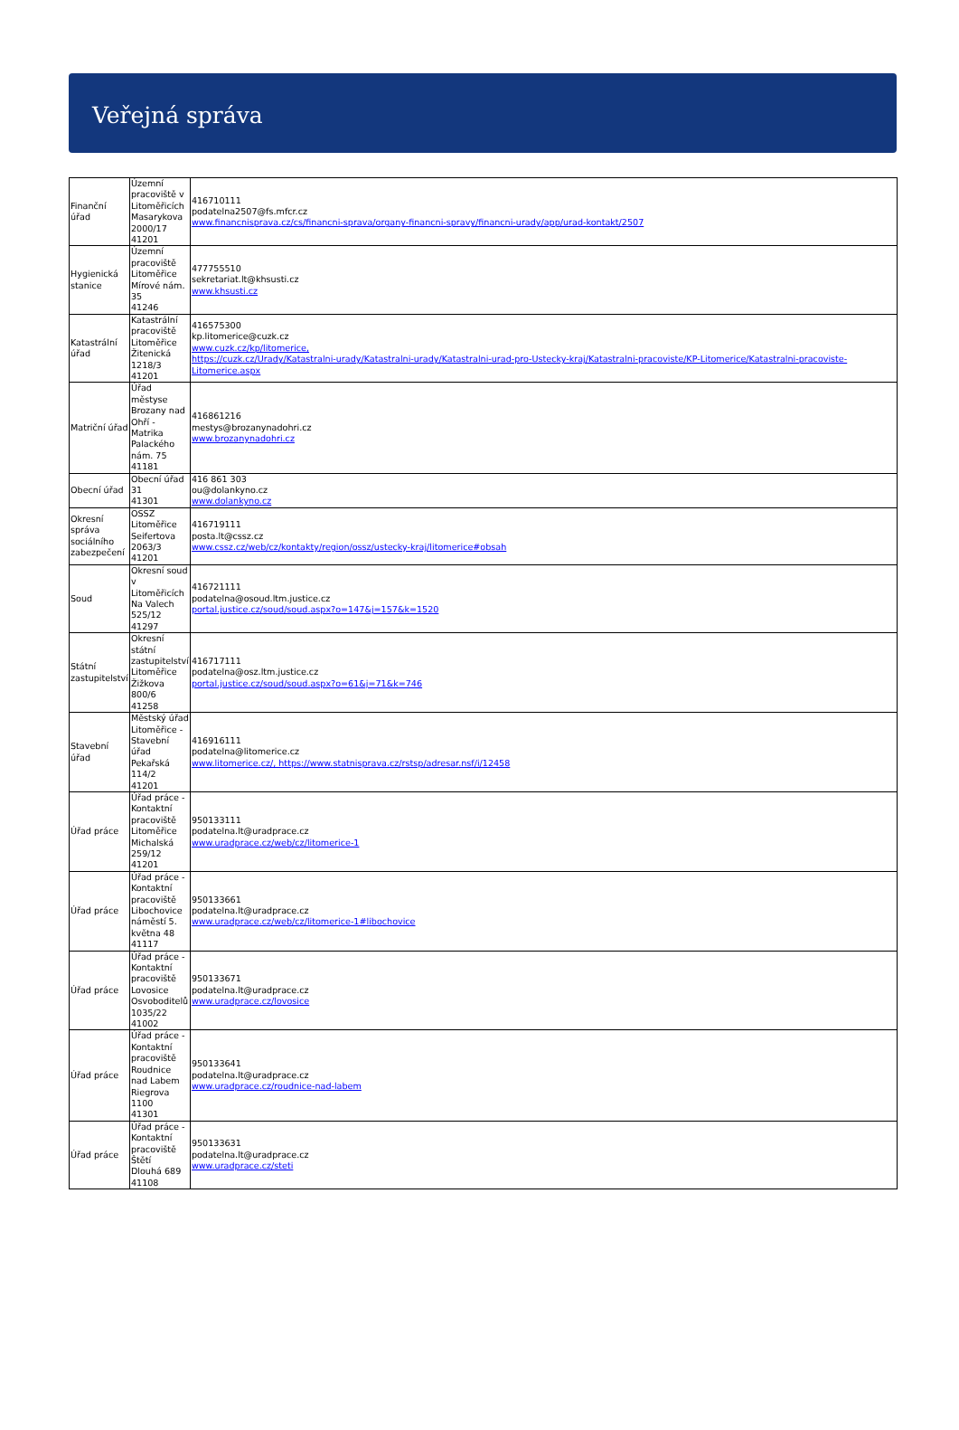Veřejná správa
| Finanční úřad | Územní pracoviště v Litoměřicích Masarykova 2000/17 41201 | 416710111 podatelna2507@fs.mfcr.cz www.financnisprava.cz/cs/financni-sprava/organy-financni-spravy/financni-urady/app/urad-kontakt/2507 |
| Hygienická stanice | Územní pracoviště Litoměřice Mírové nám. 35 41246 | 477755510 sekretariat.lt@khsusti.cz www.khsusti.cz |
| Katastrální úřad | Katastrální pracoviště Litoměřice Žitenická 1218/3 41201 | 416575300 kp.litomerice@cuzk.cz www.cuzk.cz/kp/litomerice, https://cuzk.cz/Urady/Katastralni-urady/Katastralni-urady/Katastralni-urad-pro-Ustecky-kraj/Katastralni-pracoviste/KP-Litomerice/Katastralni-pracoviste-Litomerice.aspx |
| Matriční úřad | Úřad městyse Brozany nad Ohří - Matrika Palackého nám. 75 41181 | 416861216 mestys@brozanynadohri.cz www.brozanynadohri.cz |
| Obecní úřad | Obecní úřad 31 41301 | 416 861 303 ou@dolankyno.cz www.dolankyno.cz |
| Okresní správa sociálního zabezpečení | OSSZ Litoměřice Seifertova 2063/3 41201 | 416719111 posta.lt@cssz.cz www.cssz.cz/web/cz/kontakty/region/ossz/ustecky-kraj/litomerice#obsah |
| Soud | Okresní soud v Litoměřicích Na Valech 525/12 41297 | 416721111 podatelna@osoud.ltm.justice.cz portal.justice.cz/soud/soud.aspx?o=147&j=157&k=1520 |
| Státní zastupitelství | Okresní státní zastupitelství Litoměřice Žižkova 800/6 41258 | 416717111 podatelna@osz.ltm.justice.cz portal.justice.cz/soud/soud.aspx?o=61&j=71&k=746 |
| Stavební úřad | Městský úřad Litoměřice - Stavební úřad Pekařská 114/2 41201 | 416916111 podatelna@litomerice.cz www.litomerice.cz/, https://www.statnisprava.cz/rstsp/adresar.nsf/i/12458 |
| Úřad práce | Úřad práce - Kontaktní pracoviště Litoměřice Michalská 259/12 41201 | 950133111 podatelna.lt@uradprace.cz www.uradprace.cz/web/cz/litomerice-1 |
| Úřad práce | Úřad práce - Kontaktní pracoviště Libochovice náměstí 5. května 48 41117 | 950133661 podatelna.lt@uradprace.cz www.uradprace.cz/web/cz/litomerice-1#libochovice |
| Úřad práce | Úřad práce - Kontaktní pracoviště Lovosice Osvoboditelů 1035/22 41002 | 950133671 podatelna.lt@uradprace.cz www.uradprace.cz/lovosice |
| Úřad práce | Úřad práce - Kontaktní pracoviště Roudnice nad Labem Riegrova 1100 41301 | 950133641 podatelna.lt@uradprace.cz www.uradprace.cz/roudnice-nad-labem |
| Úřad práce | Úřad práce - Kontaktní pracoviště Štětí Dlouhá 689 41108 | 950133631 podatelna.lt@uradprace.cz www.uradprace.cz/steti |